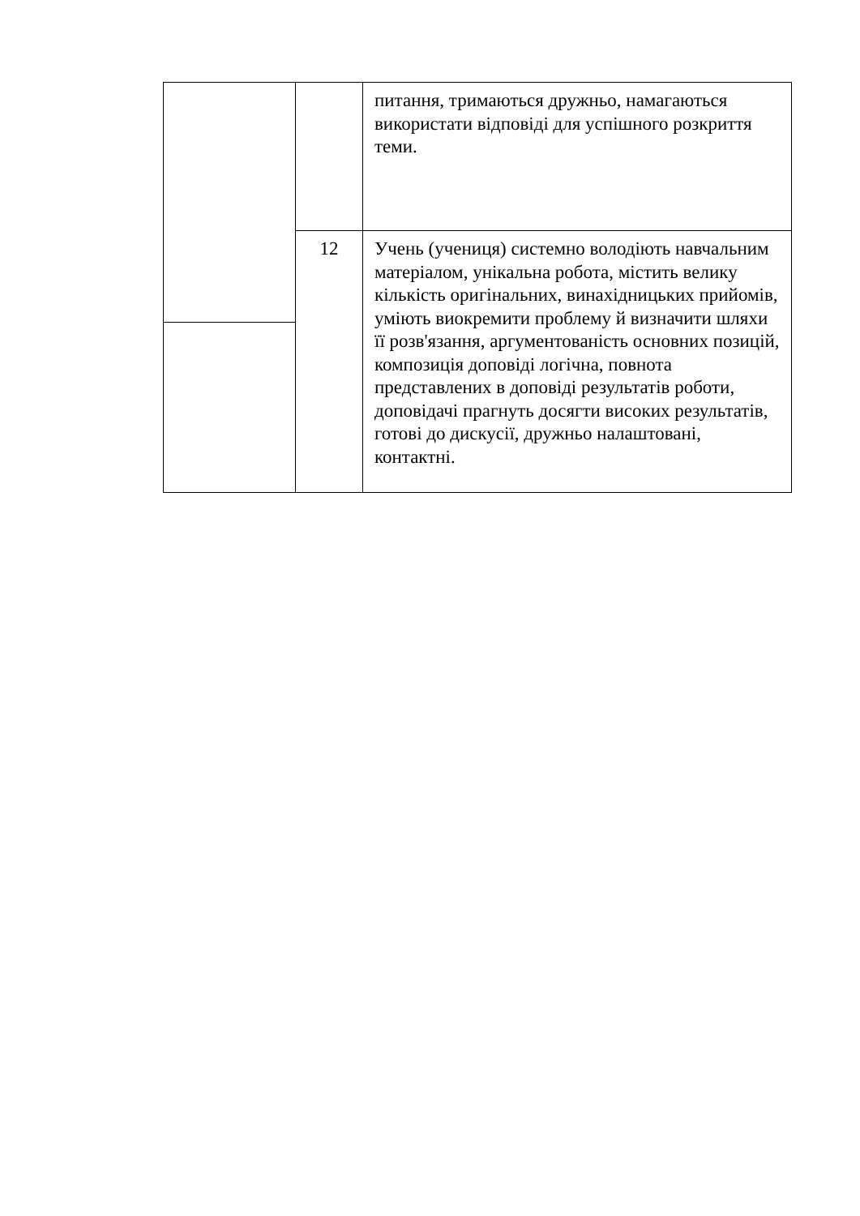| | | питання, тримаються дружньо, намагаються використати відповіді для успішного розкриття теми. |
| | 12 | Учень (учениця) системно володіють навчальним матеріалом, унікальна робота, містить велику кількість оригінальних, винахідницьких прийомів, уміють виокремити проблему й визначити шляхи її розв'язання, аргументованість основних позицій, композиція доповіді логічна, повнота представлених в доповіді результатів роботи, доповідачі прагнуть досягти високих результатів, готові до дискусії, дружньо налаштовані, контактні. |